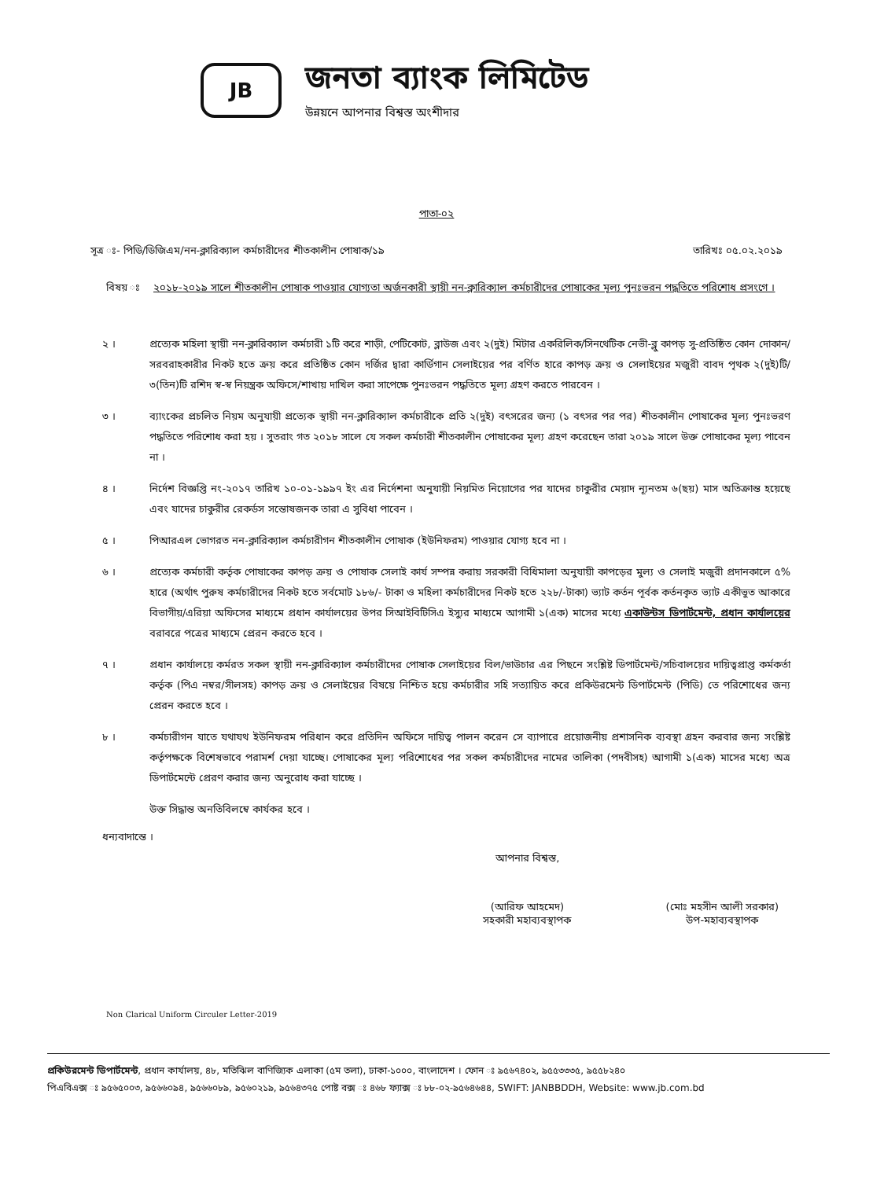JB
জনতা ব্যাংক লিমিটেড
উন্নয়নে আপনার বিশ্বস্ত অংশীদার
পাতা-০২
সূত্র ঃ- পিডি/ডিজিএম/নন-ক্লারিক্যাল কর্মচারীদের শীতকালীন পোষাক/১৯ তারিখঃ ০৫.০২.২০১৯
বিষয় ঃ ২০১৮-২০১৯ সালে শীতকালীন পোষাক পাওয়ার যোগ্যতা অর্জনকারী স্থায়ী নন-ক্লারিক্যাল কর্মচারীদের পোষাকের মূল্য পুনঃভরন পদ্ধতিতে পরিশোধ প্রসংগে ।
২ । প্রত্যেক মহিলা স্থায়ী নন-ক্লারিক্যাল কর্মচারী ১টি করে শাড়ী, পেটিকোট, ব্লাউজ এবং ২(দুই) মিটার একরিলিক/সিনথেটিক নেভী-ব্লু কাপড় সু-প্রতিষ্ঠিত কোন দোকান/সরবরাহকারীর নিকট হতে ক্রয় করে প্রতিষ্ঠিত কোন দর্জির দ্বারা কার্ডিগান সেলাইয়ের পর বর্ণিত হারে কাপড় ক্রয় ও সেলাইয়ের মজুরী বাবদ পৃথক ২(দুই)টি/৩(তিন)টি রশিদ স্ব-স্ব নিয়ন্ত্রক অফিসে/শাখায় দাখিল করা সাপেক্ষে পুনঃভরন পদ্ধতিতে মূল্য গ্রহণ করতে পারবেন ।
৩ । ব্যাংকের প্রচলিত নিয়ম অনুযায়ী প্রত্যেক স্থায়ী নন-ক্লারিক্যাল কর্মচারীকে প্রতি ২(দুই) বৎসরের জন্য (১ বৎসর পর পর) শীতকালীন পোষাকের মূল্য পুনঃভরণ পদ্ধতিতে পরিশোধ করা হয় । সুতরাং গত ২০১৮ সালে যে সকল কর্মচারী শীতকালীন পোষাকের মূল্য গ্রহণ করেছেন তারা ২০১৯ সালে উক্ত পোষাকের মূল্য পাবেন না ।
৪ । নির্দেশ বিজ্ঞপ্তি নং-২০১৭ তারিখ ১০-০১-১৯৯৭ ইং এর নির্দেশনা অনুযায়ী নিয়মিত নিয়োগের পর যাদের চাকুরীর মেয়াদ ন্যূনতম ৬(ছয়) মাস অতিক্রান্ত হয়েছে এবং যাদের চাকুরীর রেকর্ডস সন্তোষজনক তারা এ সুবিধা পাবেন ।
৫ । পিআরএল ভোগরত নন-ক্লারিক্যাল কর্মচারীগন শীতকালীন পোষাক (ইউনিফরম) পাওয়ার যোগ্য হবে না ।
৬ । প্রত্যেক কর্মচারী কর্তৃক পোষাকের কাপড় ক্রয় ও পোষাক সেলাই কার্য সম্পন্ন করায় সরকারী বিধিমালা অনুযায়ী কাপড়ের মুল্য ও সেলাই মজুরী প্রদানকালে ৫% হারে (অর্থাৎ পুরুষ কর্মচারীদের নিকট হতে সর্বমোট ১৮৬/- টাকা ও মহিলা কর্মচারীদের নিকট হতে ২২৮/-টাকা) ভ্যাট কর্তন পূর্বক কর্তনকৃত ভ্যাট একীভুত আকারে বিভাগীয়/এরিয়া অফিসের মাধ্যমে প্রধান কার্যালয়ের উপর সিআইবিটিসিএ ইস্যুর মাধ্যমে আগামী ১(এক) মাসের মধ্যে একাউন্টস ডিপার্টমেন্ট, প্রধান কার্যালয়ের বরাবরে পত্রের মাধ্যমে প্রেরন করতে হবে ।
৭ । প্রধান কার্যালয়ে কর্মরত সকল স্থায়ী নন-ক্লারিক্যাল কর্মচারীদের পোষাক সেলাইয়ের বিল/ভাউচার এর পিছনে সংশ্লিষ্ট ডিপার্টমেন্ট/সচিবালয়ের দায়িত্বপ্রাপ্ত কর্মকর্তা কর্তৃক (পিএ নম্বর/সীলসহ) কাপড় ক্রয় ও সেলাইয়ের বিষয়ে নিশ্চিত হয়ে কর্মচারীর সহি সত্যায়িত করে প্রকিউরমেন্ট ডিপার্টমেন্ট (পিডি) তে পরিশোধের জন্য প্রেরন করতে হবে ।
৮ । কর্মচারীগন যাতে যথাযথ ইউনিফরম পরিধান করে প্রতিদিন অফিসে দায়িত্ব পালন করেন সে ব্যাপারে প্রয়োজনীয় প্রশাসনিক ব্যবস্থা গ্রহন করবার জন্য সংশ্লিষ্ট কর্তৃপক্ষকে বিশেষভাবে পরামর্শ দেয়া যাচ্ছে। পোষাকের মূল্য পরিশোধের পর সকল কর্মচারীদের নামের তালিকা (পদবীসহ) আগামী ১(এক) মাসের মধ্যে অত্র ডিপার্টমেন্টে প্রেরণ করার জন্য অনুরোধ করা যাচ্ছে ।
উক্ত সিদ্ধান্ত অনতিবিলম্বে কার্যকর হবে ।
ধন্যবাদান্তে ।
আপনার বিশ্বস্ত,
(আরিফ আহমেদ)
সহকারী মহাব্যবস্থাপক
(মোঃ মহসীন আলী সরকার)
উপ-মহাব্যবস্থাপক
Non Clarical Uniform Circuler Letter-2019
প্রকিউরমেন্ট ডিপার্টমেন্ট, প্রধান কার্যালয়, ৪৮, মতিঝিল বাণিজ্যিক এলাকা (৫ম তলা), ঢাকা-১০০০, বাংলাদেশ । ফোন ঃ ৯৫৬৭৪০২, ৯৫৫৩৩৩৫, ৯৫৫৮২৪০
পিএবিএক্স ঃ ৯৫৬৫০০৩, ৯৫৬৬০৯৪, ৯৫৬৬০৮৯, ৯৫৬০২১৯, ৯৫৬৪৩৭৫ পোষ্ট বক্স ঃ ৪৬৮ ফ্যাক্স ঃ ৮৮-০২-৯৫৬৪৬৪৪, SWIFT: JANBBDDH, Website: www.jb.com.bd